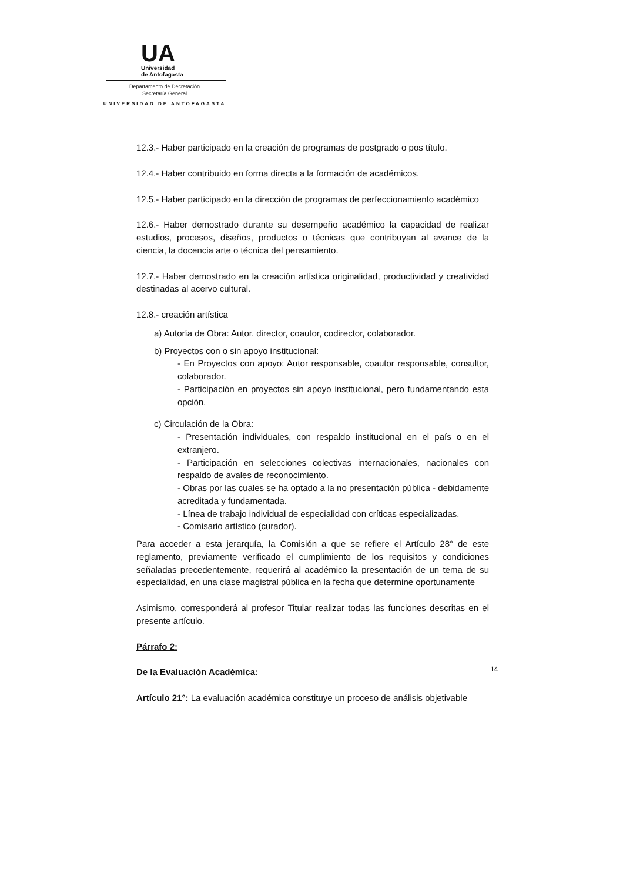UA
Universidad
de Antofagasta
Departamento de Decretación
Secretaría General
UNIVERSIDAD DE ANTOFAGASTA
12.3.- Haber participado en la creación de programas de postgrado o pos título.
12.4.- Haber contribuido en forma directa a la formación de académicos.
12.5.- Haber participado en la dirección de programas de perfeccionamiento académico
12.6.- Haber demostrado durante su desempeño académico la capacidad de realizar estudios, procesos, diseños, productos o técnicas que contribuyan al avance de la ciencia, la docencia arte o técnica del pensamiento.
12.7.- Haber demostrado en la creación artística originalidad, productividad y creatividad destinadas al acervo cultural.
12.8.- creación artística
a) Autoría de Obra: Autor. director, coautor, codirector, colaborador.
b) Proyectos con o sin apoyo institucional:
- En Proyectos con apoyo: Autor responsable, coautor responsable, consultor, colaborador.
- Participación en proyectos sin apoyo institucional, pero fundamentando esta opción.
c) Circulación de la Obra:
- Presentación individuales, con respaldo institucional en el país o en el extranjero.
- Participación en selecciones colectivas internacionales, nacionales con respaldo de avales de reconocimiento.
- Obras por las cuales se ha optado a la no presentación pública - debidamente acreditada y fundamentada.
- Línea de trabajo individual de especialidad con críticas especializadas.
- Comisario artístico (curador).
Para acceder a esta jerarquía, la Comisión a que se refiere el Artículo 28° de este reglamento, previamente verificado el cumplimiento de los requisitos y condiciones señaladas precedentemente, requerirá al académico la presentación de un tema de su especialidad, en una clase magistral pública en la fecha que determine oportunamente
Asimismo, corresponderá al profesor Titular realizar todas las funciones descritas en el presente artículo.
Párrafo 2:
De la Evaluación Académica:
Artículo 21°: La evaluación académica constituye un proceso de análisis objetivable
14